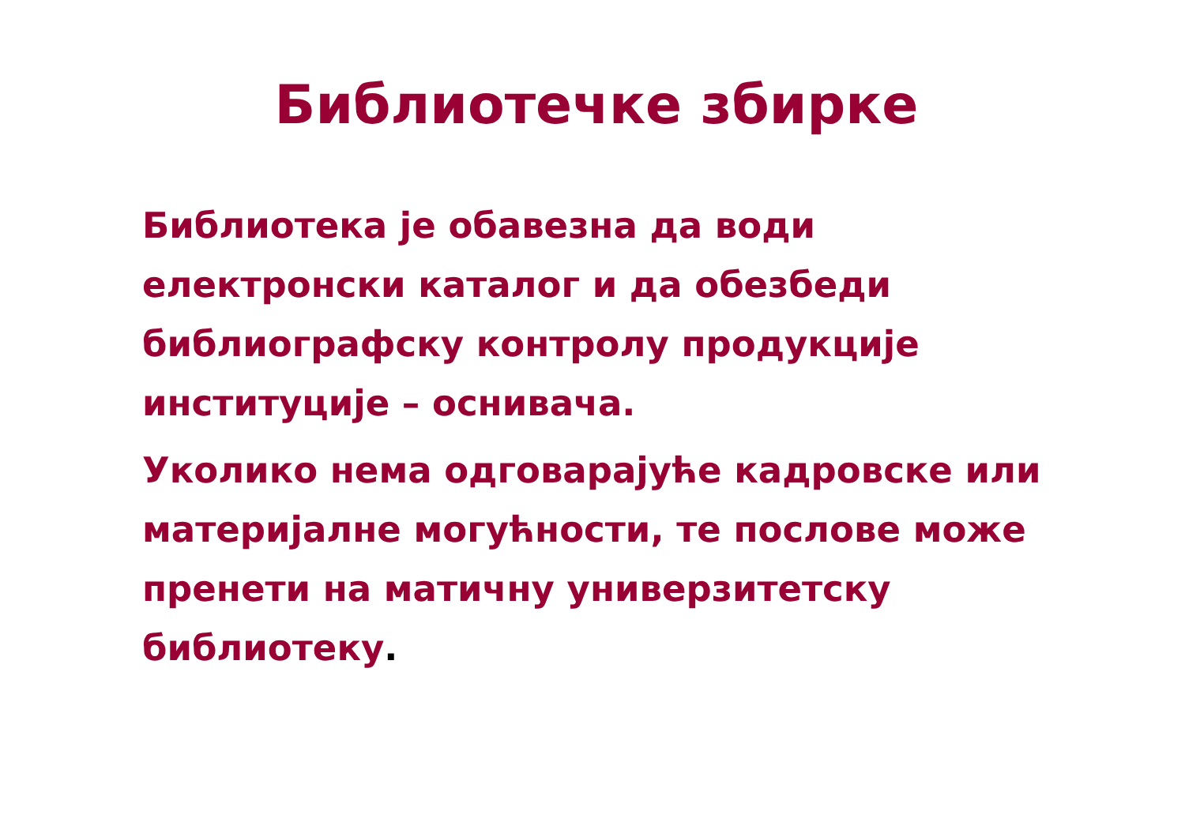Библиотечке збирке
Библиотека је обавезна да води електронски каталог и да обезбеди библиографску контролу продукције институције – оснивача.
Уколико нема одговарајуће кадровске или материјалне могућности, те послове може пренети на матичну универзитетску библиотеку.